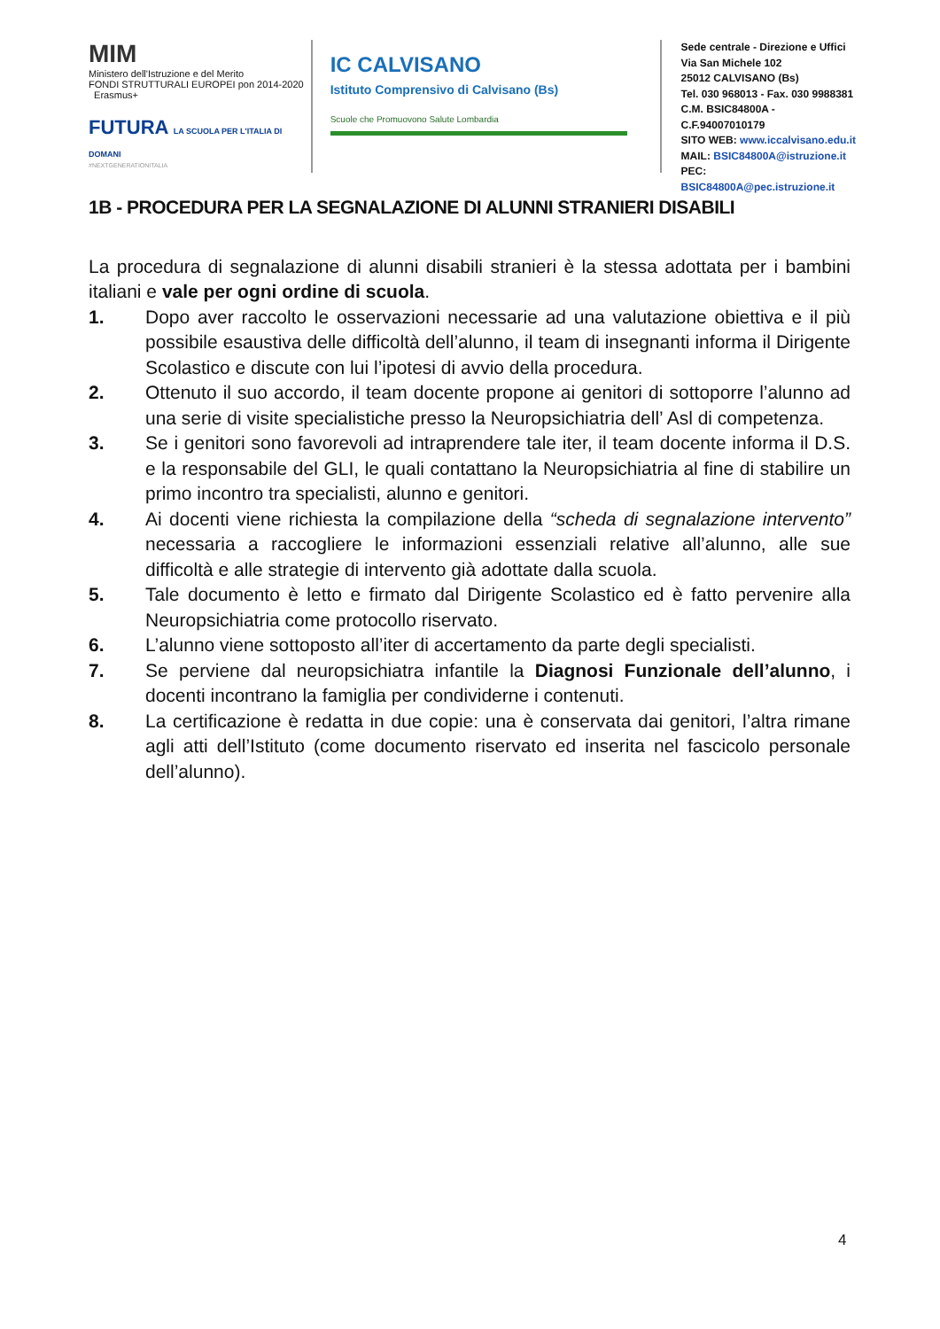MIM
Ministero dell'Istruzione e del Merito
FONDI STRUTTURALI EUROPEI pon 2014-2020 Erasmus+
FUTURA LA SCUOLA PER L'ITALIA DI DOMANI
#NEXTGENERATIONITALIA
IC CALVISANO
Istituto Comprensivo di Calvisano (Bs)
Scuole che Promuovono Salute Lombardia
Sede centrale - Direzione e Uffici
Via San Michele 102
25012 CALVISANO (Bs)
Tel. 030 968013 - Fax. 030 9988381
C.M. BSIC84800A - C.F.94007010179
SITO WEB: www.iccalvisano.edu.it
MAIL: BSIC84800A@istruzione.it
PEC: BSIC84800A@pec.istruzione.it
1B - PROCEDURA PER LA SEGNALAZIONE DI ALUNNI STRANIERI DISABILI
La procedura di segnalazione di alunni disabili stranieri è la stessa adottata per i bambini italiani e vale per ogni ordine di scuola.
1. Dopo aver raccolto le osservazioni necessarie ad una valutazione obiettiva e il più possibile esaustiva delle difficoltà dell’alunno, il team di insegnanti informa il Dirigente Scolastico e discute con lui l’ipotesi di avvio della procedura.
2. Ottenuto il suo accordo, il team docente propone ai genitori di sottoporre l’alunno ad una serie di visite specialistiche presso la Neuropsichiatria dell’ Asl di competenza.
3. Se i genitori sono favorevoli ad intraprendere tale iter, il team docente informa il D.S. e la responsabile del GLI, le quali contattano la Neuropsichiatria al fine di stabilire un primo incontro tra specialisti, alunno e genitori.
4. Ai docenti viene richiesta la compilazione della “scheda di segnalazione intervento” necessaria a raccogliere le informazioni essenziali relative all’alunno, alle sue difficoltà e alle strategie di intervento già adottate dalla scuola.
5. Tale documento è letto e firmato dal Dirigente Scolastico ed è fatto pervenire alla Neuropsichiatria come protocollo riservato.
6. L’alunno viene sottoposto all’iter di accertamento da parte degli specialisti.
7. Se perviene dal neuropsichiatra infantile la Diagnosi Funzionale dell’alunno, i docenti incontrano la famiglia per condividerne i contenuti.
8. La certificazione è redatta in due copie: una è conservata dai genitori, l’altra rimane agli atti dell’Istituto (come documento riservato ed inserita nel fascicolo personale dell’alunno).
4